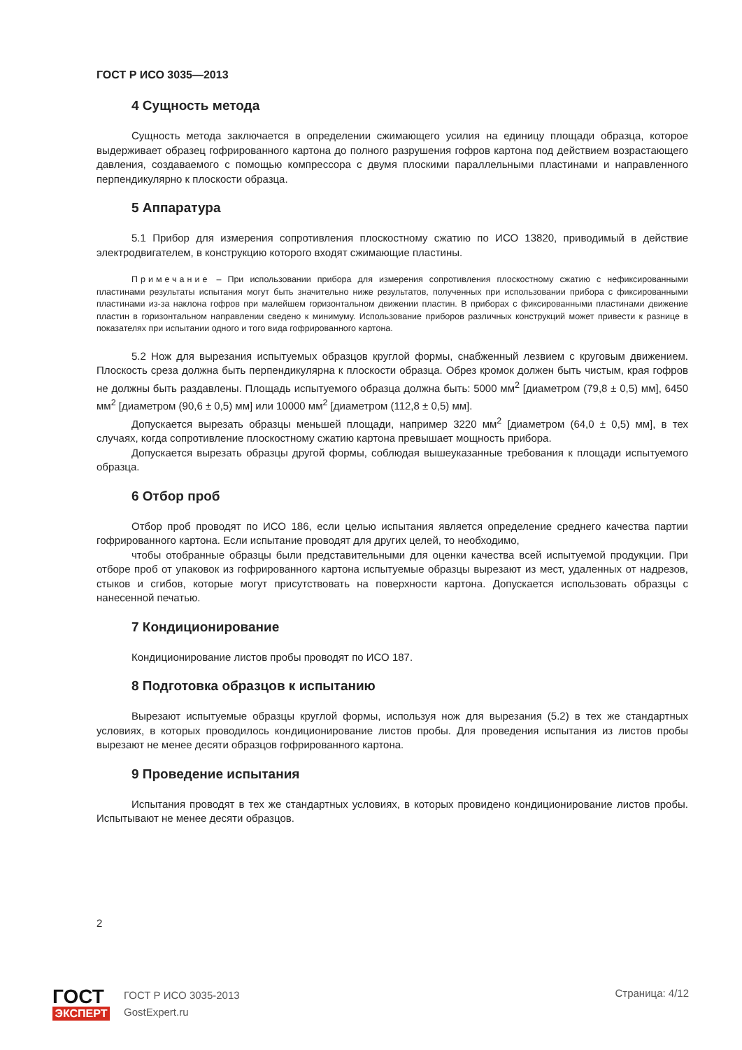ГОСТ Р ИСО 3035—2013
4 Сущность метода
Сущность метода заключается в определении сжимающего усилия на единицу площади образца, которое выдерживает образец гофрированного картона до полного разрушения гофров картона под действием возрастающего давления, создаваемого с помощью компрессора с двумя плоскими параллельными пластинами и направленного перпендикулярно к плоскости образца.
5 Аппаратура
5.1 Прибор для измерения сопротивления плоскостному сжатию по ИСО 13820, приводимый в действие электродвигателем, в конструкцию которого входят сжимающие пластины.
Примечание – При использовании прибора для измерения сопротивления плоскостному сжатию с нефиксированными пластинами результаты испытания могут быть значительно ниже результатов, полученных при использовании прибора с фиксированными пластинами из-за наклона гофров при малейшем горизонтальном движении пластин. В приборах с фиксированными пластинами движение пластин в горизонтальном направлении сведено к минимуму. Использование приборов различных конструкций может привести к разнице в показателях при испытании одного и того вида гофрированного картона.
5.2 Нож для вырезания испытуемых образцов круглой формы, снабженный лезвием с круговым движением. Плоскость среза должна быть перпендикулярна к плоскости образца. Обрез кромок должен быть чистым, края гофров не должны быть раздавлены. Площадь испытуемого образца должна быть: 5000 мм<sup>2</sup> [диаметром (79,8 ± 0,5) мм], 6450 мм<sup>2</sup> [диаметром (90,6 ± 0,5) мм] или 10000 мм<sup>2</sup> [диаметром (112,8 ± 0,5) мм].
Допускается вырезать образцы меньшей площади, например 3220 мм<sup>2</sup> [диаметром (64,0 ± 0,5) мм], в тех случаях, когда сопротивление плоскостному сжатию картона превышает мощность прибора.
Допускается вырезать образцы другой формы, соблюдая вышеуказанные требования к площади испытуемого образца.
6 Отбор проб
Отбор проб проводят по ИСО 186, если целью испытания является определение среднего качества партии гофрированного картона. Если испытание проводят для других целей, то необходимо,
чтобы отобранные образцы были представительными для оценки качества всей испытуемой продукции. При отборе проб от упаковок из гофрированного картона испытуемые образцы вырезают из мест, удаленных от надрезов, стыков и сгибов, которые могут присутствовать на поверхности картона. Допускается использовать образцы с нанесенной печатью.
7 Кондиционирование
Кондиционирование листов пробы проводят по ИСО 187.
8 Подготовка образцов к испытанию
Вырезают испытуемые образцы круглой формы, используя нож для вырезания (5.2) в тех же стандартных условиях, в которых проводилось кондиционирование листов пробы. Для проведения испытания из листов пробы вырезают не менее десяти образцов гофрированного картона.
9 Проведение испытания
Испытания проводят в тех же стандартных условиях, в которых провидено кондиционирование листов пробы. Испытывают не менее десяти образцов.
2
ГОСТ
ЭКСПЕРТ
ГОСТ Р ИСО 3035-2013
GostExpert.ru
Страница: 4/12